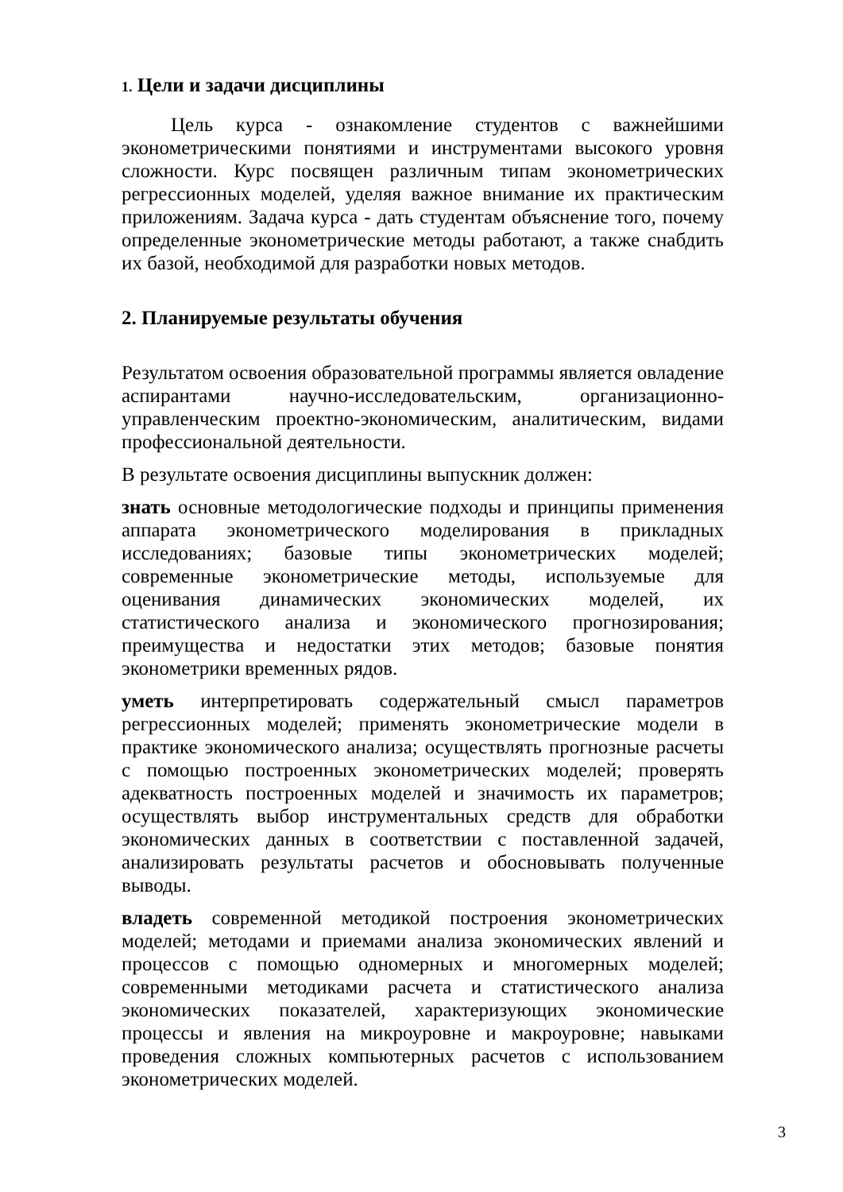1. Цели и задачи дисциплины
Цель курса - ознакомление студентов с важнейшими эконометрическими понятиями и инструментами высокого уровня сложности. Курс посвящен различным типам эконометрических регрессионных моделей, уделяя важное внимание их практическим приложениям. Задача курса - дать студентам объяснение того, почему определенные эконометрические методы работают, а также снабдить их базой, необходимой для разработки новых методов.
2. Планируемые результаты обучения
Результатом освоения образовательной программы является овладение аспирантами научно-исследовательским, организационно-управленческим проектно-экономическим, аналитическим, видами профессиональной деятельности.
В результате освоения дисциплины выпускник должен:
знать основные методологические подходы и принципы применения аппарата эконометрического моделирования в прикладных исследованиях; базовые типы эконометрических моделей; современные эконометрические методы, используемые для оценивания динамических экономических моделей, их статистического анализа и экономического прогнозирования; преимущества и недостатки этих методов; базовые понятия эконометрики временных рядов.
уметь интерпретировать содержательный смысл параметров регрессионных моделей; применять эконометрические модели в практике экономического анализа; осуществлять прогнозные расчеты с помощью построенных эконометрических моделей; проверять адекватность построенных моделей и значимость их параметров; осуществлять выбор инструментальных средств для обработки экономических данных в соответствии с поставленной задачей, анализировать результаты расчетов и обосновывать полученные выводы.
владеть современной методикой построения эконометрических моделей; методами и приемами анализа экономических явлений и процессов с помощью одномерных и многомерных моделей; современными методиками расчета и статистического анализа экономических показателей, характеризующих экономические процессы и явления на микроуровне и макроуровне; навыками проведения сложных компьютерных расчетов с использованием эконометрических моделей.
3